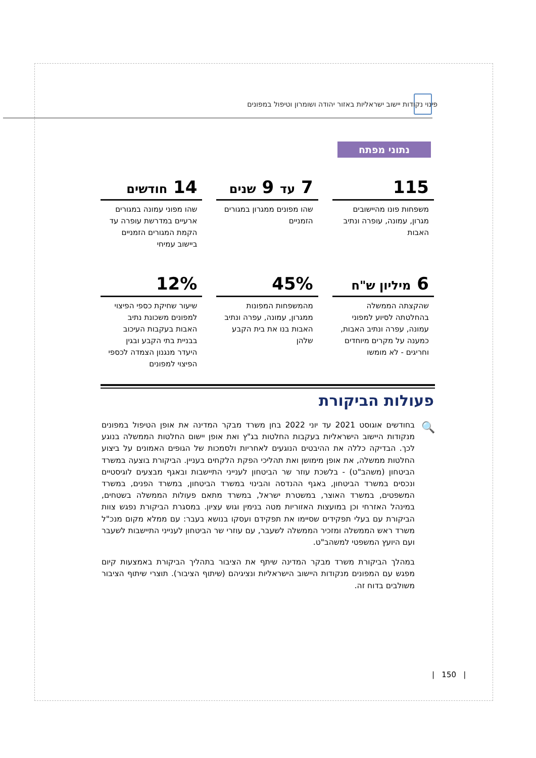פינוי נקודות יישוב ישראליות באזור יהודה ושומרון וטיפול במפונים
נתוני מפתח
115
משפחות פונו מהיישובים מגרון, עמונה, עופרה ונתיב האבות
7 עד 9 שנים
שהו מפונים ממגרון במגורים הזמניים
14 חודשים
שהו מפוני עמונה במגורים ארעיים במדרשת עופרה עד הקמת המגורים הזמניים ביישוב עמיחי
6 מיליון ש"ח
שהקצתה הממשלה בהחלטתה לסיוע למפוני עמונה, עפרה ונתיב האבות, כמענה על מקרים מיוחדים וחריגים - לא מומשו
45%
מהמשפחות המפונות ממגרון, עמונה, עפרה ונתיב האבות בנו את בית הקבע שלהן
12%
שיעור שחיקת כספי הפיצוי למפונים משכונת נתיב האבות בעקבות העיכוב בבניית בתי הקבע ובגין היעדר מנגנון הצמדה לכספי הפיצוי למפונים
פעולות הביקורת
🔍
בחודשים אוגוסט 2021 עד יוני 2022 בחן משרד מבקר המדינה את אופן הטיפול במפונים מנקודות היישוב הישראליות בעקבות החלטות בג"ץ ואת אופן יישום החלטות הממשלה בנוגע לכך. הבדיקה כללה את ההיבטים הנוגעים לאחריות ולסמכות של הגופים האמונים על ביצוע החלטות ממשלה, את אופן מימושן ואת תהליכי הפקת הלקחים בעניין. הביקורת בוצעה במשרד הביטחון (משהב"ט) - בלשכת עוזר שר הביטחון לענייני התיישבות ובאגף מבצעים לוגיסטיים ונכסים במשרד הביטחון, באגף ההנדסה והבינוי במשרד הביטחון, במשרד הפנים, במשרד המשפטים, במשרד האוצר, במשטרת ישראל, במשרד מתאם פעולות הממשלה בשטחים, במינהל האזרחי וכן במועצות האזוריות מטה בנימין וגוש עציון. במסגרת הביקורת נפגש צוות הביקורת עם בעלי תפקידים שסיימו את תפקידם ועסקו בנושא בעבר: עם ממלא מקום מנכ"ל משרד ראש הממשלה ומזכיר הממשלה לשעבר, עם עוזרי שר הביטחון לענייני התיישבות לשעבר ועם היועץ המשפטי למשהב"ט.
במהלך הביקורת משרד מבקר המדינה שיתף את הציבור בתהליך הביקורת באמצעות קיום מפגש עם המפונים מנקודות היישוב הישראליות ונציגיהם (שיתוף הציבור). תוצרי שיתוף הציבור משולבים בדוח זה.
| 150 |